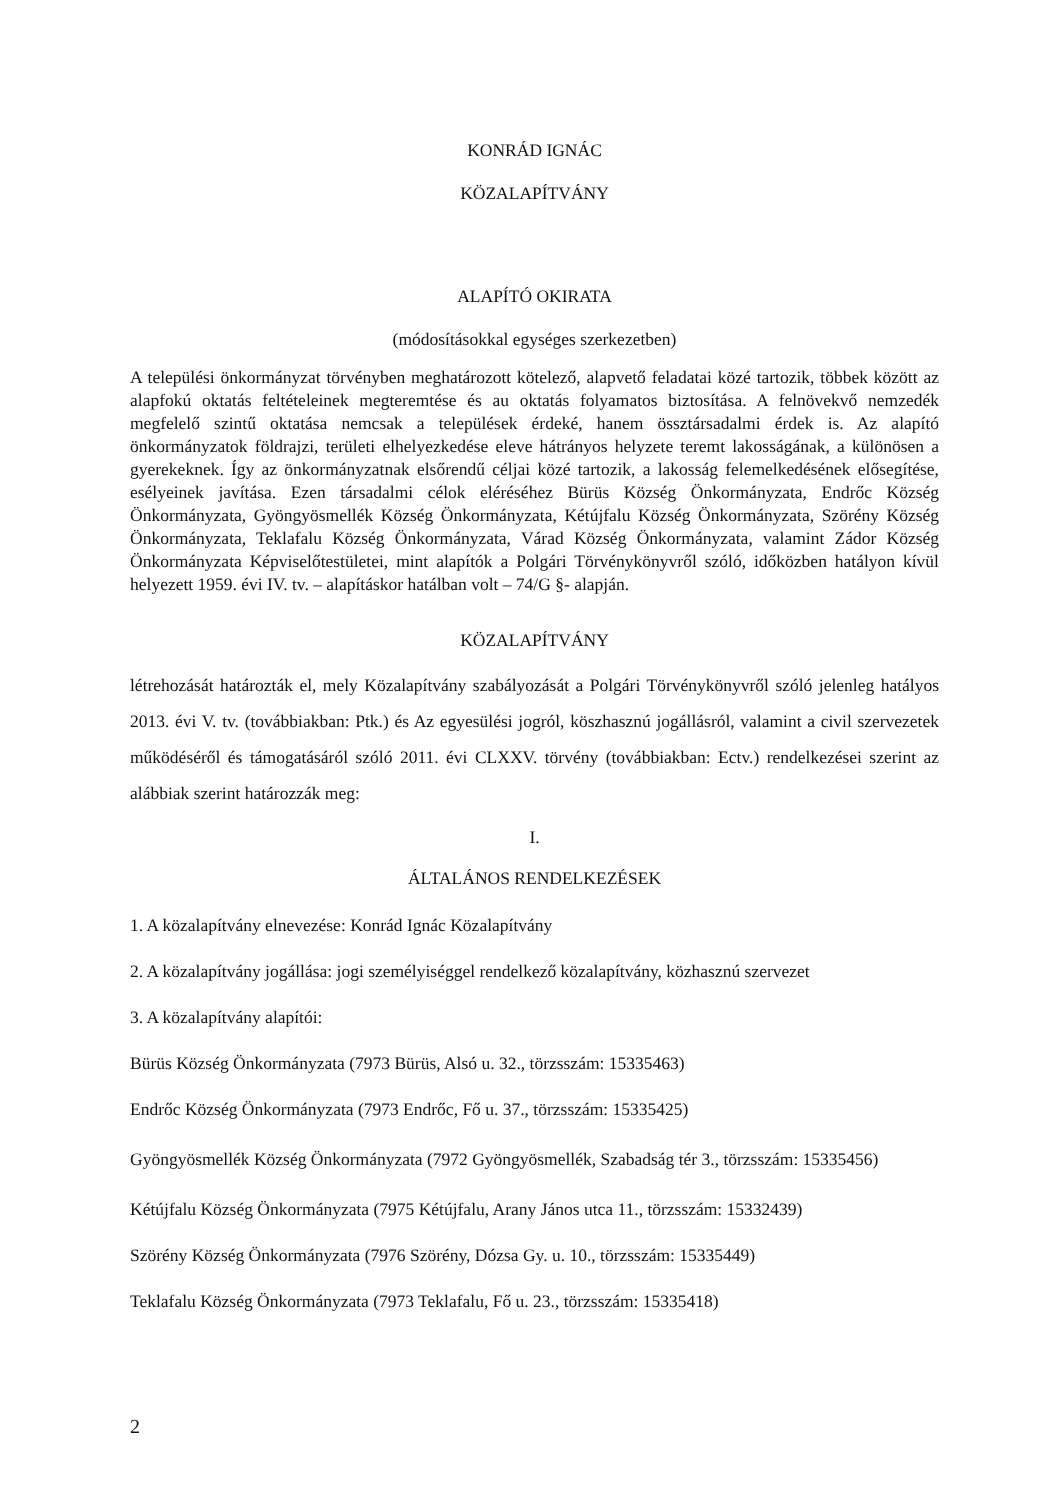KONRÁD IGNÁC
KÖZALAPÍTVÁNY
ALAPÍTÓ OKIRATA
(módosításokkal egységes szerkezetben)
A települési önkormányzat törvényben meghatározott kötelező, alapvető feladatai közé tartozik, többek között az alapfokú oktatás feltételeinek megteremtése és au oktatás folyamatos biztosítása. A felnövekvő nemzedék megfelelő szintű oktatása nemcsak a települések érdeké, hanem össztársadalmi érdek is. Az alapító önkormányzatok földrajzi, területi elhelyezkedése eleve hátrányos helyzete teremt lakosságának, a különösen a gyerekeknek. Így az önkormányzatnak elsőrendű céljai közé tartozik, a lakosság felemelkedésének elősegítése, esélyeinek javítása. Ezen társadalmi célok eléréséhez Bürüs Község Önkormányzata, Endrőc Község Önkormányzata, Gyöngyösmellék Község Önkormányzata, Kétújfalu Község Önkormányzata, Szörény Község Önkormányzata, Teklafalu Község Önkormányzata, Várad Község Önkormányzata, valamint Zádor Község Önkormányzata Képviselőtestületei, mint alapítók a Polgári Törvénykönyvről szóló, időközben hatályon kívül helyezett 1959. évi IV. tv. – alapításkor hatálban volt – 74/G §- alapján.
KÖZALAPÍTVÁNY
létrehozását határozták el, mely Közalapítvány szabályozását a Polgári Törvénykönyvről szóló jelenleg hatályos 2013. évi V. tv. (továbbiakban: Ptk.) és Az egyesülési jogról, köszhasznú jogállásról, valamint a civil szervezetek működéséről és támogatásáról szóló 2011. évi CLXXV. törvény (továbbiakban: Ectv.) rendelkezései szerint az alábbiak szerint határozzák meg:
I.
ÁLTALÁNOS RENDELKEZÉSEK
1. A közalapítvány elnevezése: Konrád Ignác Közalapítvány
2. A közalapítvány jogállása: jogi személyiséggel rendelkező közalapítvány, közhasznú szervezet
3. A közalapítvány alapítói:
Bürüs Község Önkormányzata (7973 Bürüs, Alsó u. 32., törzsszám: 15335463)
Endrőc Község Önkormányzata (7973 Endrőc, Fő u. 37., törzsszám: 15335425)
Gyöngyösmellék Község Önkormányzata (7972 Gyöngyösmellék, Szabadság tér 3., törzsszám: 15335456)
Kétújfalu Község Önkormányzata (7975 Kétújfalu, Arany János utca 11., törzsszám: 15332439)
Szörény Község Önkormányzata (7976 Szörény, Dózsa Gy. u. 10., törzsszám: 15335449)
Teklafalu Község Önkormányzata (7973 Teklafalu, Fő u. 23., törzsszám: 15335418)
2